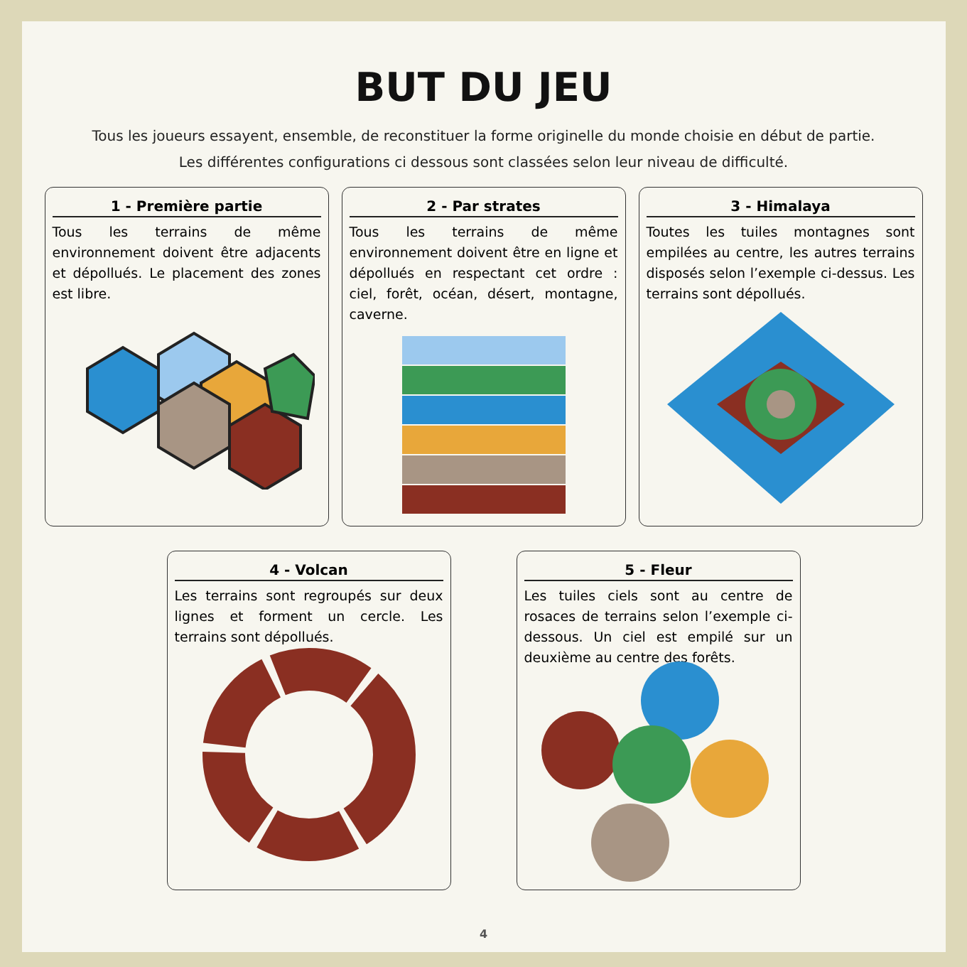BUT DU JEU
Tous les joueurs essayent, ensemble, de reconstituer la forme originelle du monde choisie en début de partie.
Les différentes configurations ci dessous sont classées selon leur niveau de difficulté.
1 - Première partie
Tous les terrains de même environnement doivent être adjacents et dépollués. Le placement des zones est libre.
2 - Par strates
Tous les terrains de même environnement doivent être en ligne et dépollués en respectant cet ordre : ciel, forêt, océan, désert, montagne, caverne.
3 - Himalaya
Toutes les tuiles montagnes sont empilées au centre, les autres terrains disposés selon l’exemple ci-dessus. Les terrains sont dépollués.
4 - Volcan
Les terrains sont regroupés sur deux lignes et forment un cercle. Les terrains sont dépollués.
5 - Fleur
Les tuiles ciels sont au centre de rosaces de terrains selon l’exemple ci-dessous. Un ciel est empilé sur un deuxième au centre des forêts.
4